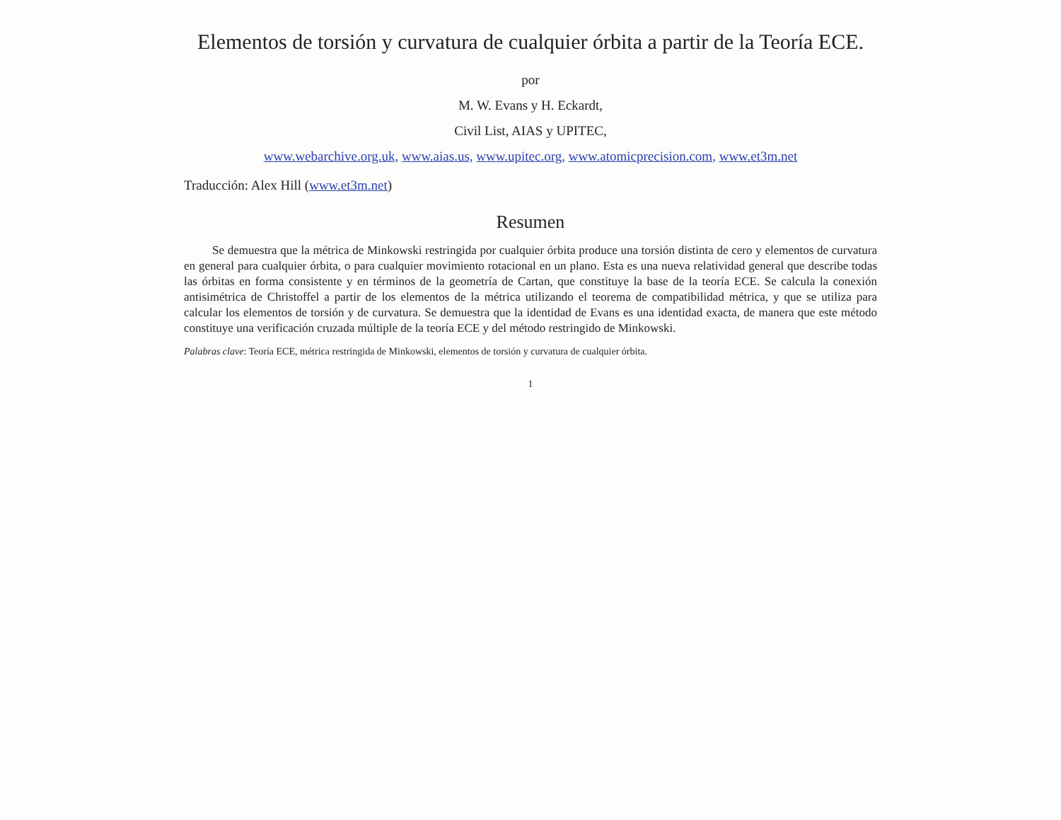Elementos de torsión y curvatura de cualquier órbita a partir de la Teoría ECE.
por
M. W. Evans y H. Eckardt,
Civil List, AIAS y UPITEC,
www.webarchive.org.uk, www.aias.us, www.upitec.org, www.atomicprecision.com, www.et3m.net
Traducción: Alex Hill (www.et3m.net)
Resumen
Se demuestra que la métrica de Minkowski restringida por cualquier órbita produce una torsión distinta de cero y elementos de curvatura en general para cualquier órbita, o para cualquier movimiento rotacional en un plano. Esta es una nueva relatividad general que describe todas las órbitas en forma consistente y en términos de la geometría de Cartan, que constituye la base de la teoría ECE. Se calcula la conexión antisimétrica de Christoffel a partir de los elementos de la métrica utilizando el teorema de compatibilidad métrica, y que se utiliza para calcular los elementos de torsión y de curvatura. Se demuestra que la identidad de Evans es una identidad exacta, de manera que este método constituye una verificación cruzada múltiple de la teoría ECE y del método restringido de Minkowski.
Palabras clave: Teoría ECE, métrica restringida de Minkowski, elementos de torsión y curvatura de cualquier órbita.
1